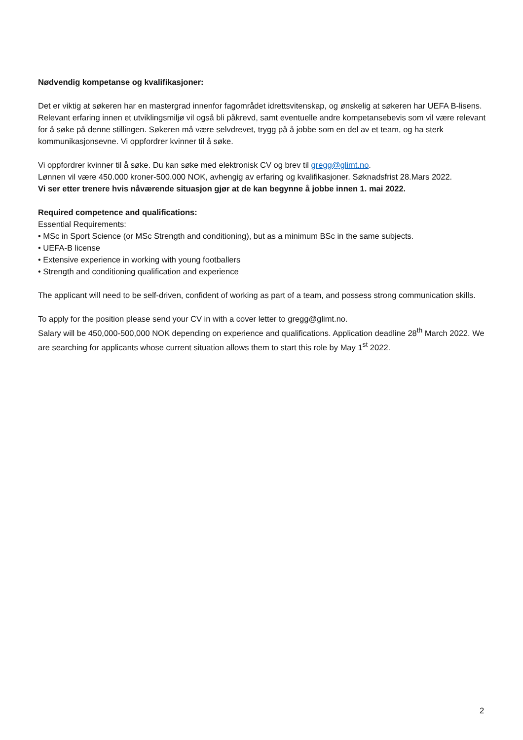Nødvendig kompetanse og kvalifikasjoner:
Det er viktig at søkeren har en mastergrad innenfor fagområdet idrettsvitenskap, og ønskelig at søkeren har UEFA B-lisens. Relevant erfaring innen et utviklingsmiljø vil også bli påkrevd, samt eventuelle andre kompetansebevis som vil være relevant for å søke på denne stillingen. Søkeren må være selvdrevet, trygg på å jobbe som en del av et team, og ha sterk kommunikasjonsevne. Vi oppfordrer kvinner til å søke.
Vi oppfordrer kvinner til å søke. Du kan søke med elektronisk CV og brev til gregg@glimt.no.
Lønnen vil være 450.000 kroner-500.000 NOK, avhengig av erfaring og kvalifikasjoner. Søknadsfrist 28.Mars 2022.
Vi ser etter trenere hvis nåværende situasjon gjør at de kan begynne å jobbe innen 1. mai 2022.
Required competence and qualifications:
Essential Requirements:
• MSc in Sport Science (or MSc Strength and conditioning), but as a minimum BSc in the same subjects.
• UEFA-B license
• Extensive experience in working with young footballers
• Strength and conditioning qualification and experience
The applicant will need to be self-driven, confident of working as part of a team, and possess strong communication skills.
To apply for the position please send your CV in with a cover letter to gregg@glimt.no.
Salary will be 450,000-500,000 NOK depending on experience and qualifications. Application deadline 28<sup>th</sup> March 2022. We are searching for applicants whose current situation allows them to start this role by May 1<sup>st</sup> 2022.
2